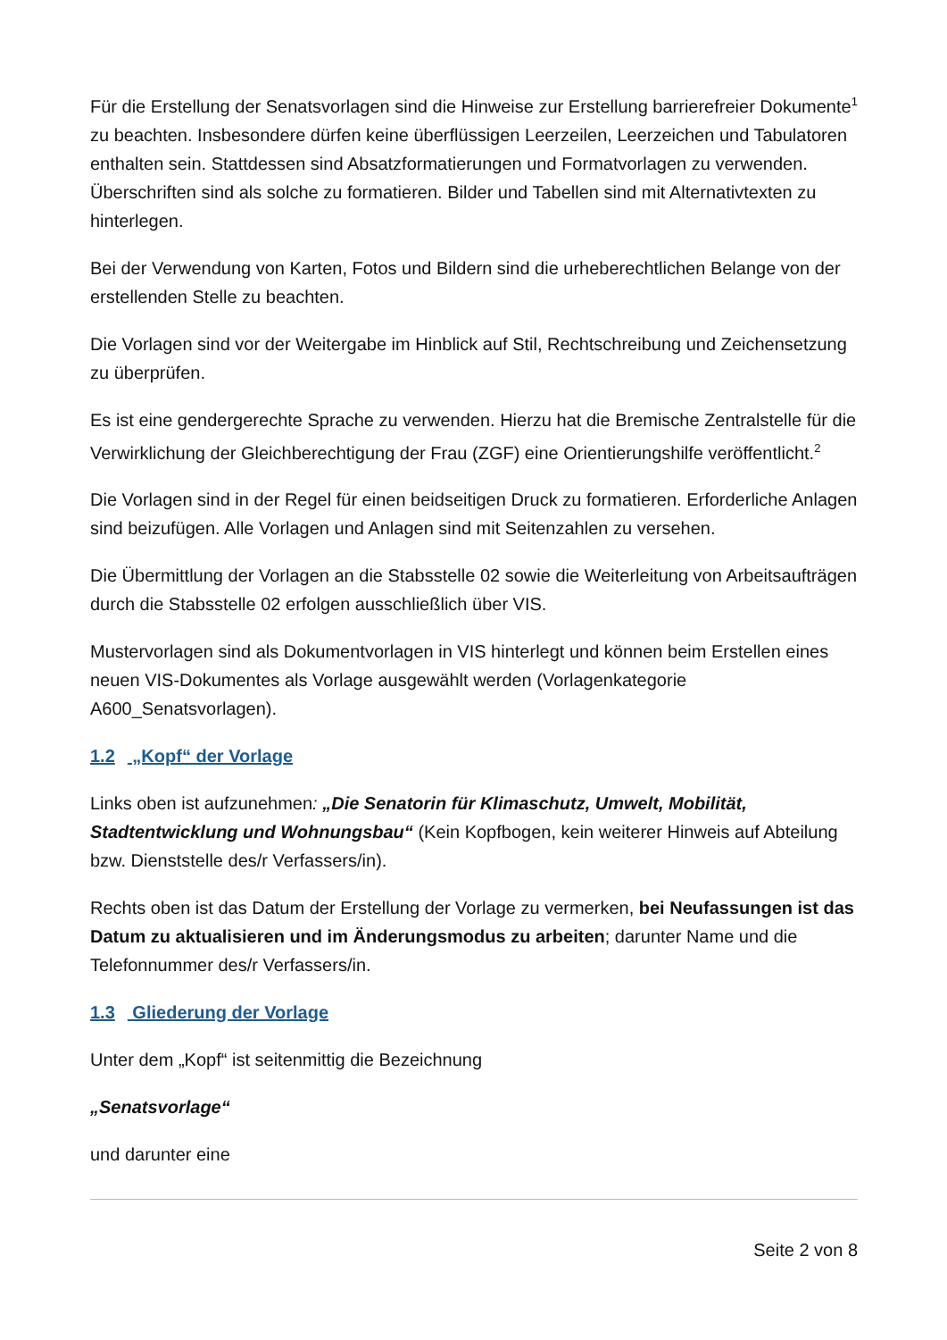Für die Erstellung der Senatsvorlagen sind die Hinweise zur Erstellung barrierefreier Dokumente<sup>1</sup> zu beachten. Insbesondere dürfen keine überflüssigen Leerzeilen, Leerzeichen und Tabulatoren enthalten sein. Stattdessen sind Absatzformatierungen und Formatvorlagen zu verwenden. Überschriften sind als solche zu formatieren. Bilder und Tabellen sind mit Alternativtexten zu hinterlegen.
Bei der Verwendung von Karten, Fotos und Bildern sind die urheberechtlichen Belange von der erstellenden Stelle zu beachten.
Die Vorlagen sind vor der Weitergabe im Hinblick auf Stil, Rechtschreibung und Zeichensetzung zu überprüfen.
Es ist eine gendergerechte Sprache zu verwenden. Hierzu hat die Bremische Zentralstelle für die Verwirklichung der Gleichberechtigung der Frau (ZGF) eine Orientierungshilfe veröffentlicht.<sup>2</sup>
Die Vorlagen sind in der Regel für einen beidseitigen Druck zu formatieren. Erforderliche Anlagen sind beizufügen. Alle Vorlagen und Anlagen sind mit Seitenzahlen zu versehen.
Die Übermittlung der Vorlagen an die Stabsstelle 02 sowie die Weiterleitung von Arbeitsaufträgen durch die Stabsstelle 02 erfolgen ausschließlich über VIS.
Mustervorlagen sind als Dokumentvorlagen in VIS hinterlegt und können beim Erstellen eines neuen VIS-Dokumentes als Vorlage ausgewählt werden (Vorlagenkategorie A600_Senatsvorlagen).
1.2 „Kopf“ der Vorlage
Links oben ist aufzunehmen: „Die Senatorin für Klimaschutz, Umwelt, Mobilität, Stadtentwicklung und Wohnungsbau“ (Kein Kopfbogen, kein weiterer Hinweis auf Abteilung bzw. Dienststelle des/r Verfassers/in).
Rechts oben ist das Datum der Erstellung der Vorlage zu vermerken, bei Neufassungen ist das Datum zu aktualisieren und im Änderungsmodus zu arbeiten; darunter Name und die Telefonnummer des/r Verfassers/in.
1.3 Gliederung der Vorlage
Unter dem „Kopf“ ist seitenmittig die Bezeichnung
„Senatsvorlage“
und darunter eine
Seite 2 von 8